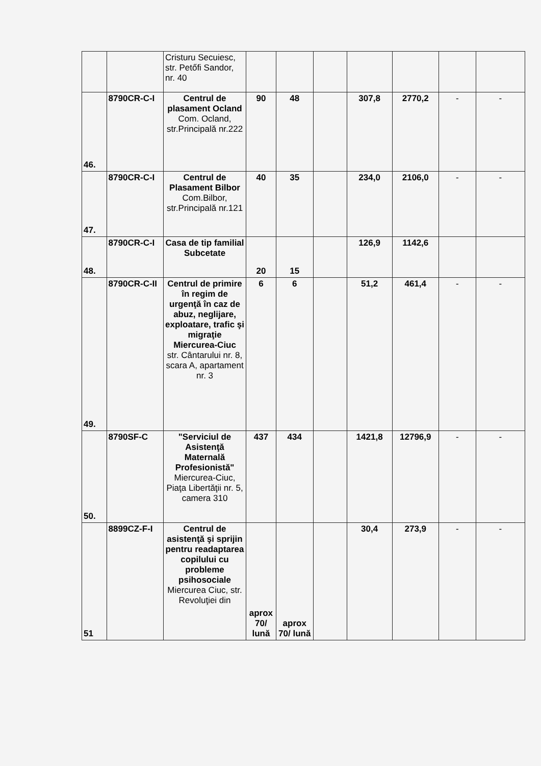| | | Cristuru Secuiesc, str. Petőfi Sandor, nr. 40 | | | | | | | |
| 46. | 8790CR-C-I | Centrul de plasament Ocland Com. Ocland, str.Principală nr.222 | 90 | 48 | | 307,8 | 2770,2 | - | - |
| 47. | 8790CR-C-I | Centrul de Plasament Bilbor Com.Bilbor, str.Principală nr.121 | 40 | 35 | | 234,0 | 2106,0 | - | - |
| 48. | 8790CR-C-I | Casa de tip familial Subcetate | 20 | 15 | | 126,9 | 1142,6 | | |
| 49. | 8790CR-C-II | Centrul de primire în regim de urgenţă în caz de abuz, neglijare, exploatare, trafic şi migraţie Miercurea-Ciuc str. Cântarului nr. 8, scara A, apartament nr. 3 | 6 | 6 | | 51,2 | 461,4 | - | - |
| 50. | 8790SF-C | "Serviciul de Asistenţă Maternală Profesionistă" Miercurea-Ciuc, Piaţa Libertăţii nr. 5, camera 310 | 437 | 434 | | 1421,8 | 12796,9 | - | - |
| 51 | 8899CZ-F-I | Centrul de asistenţă şi sprijin pentru readaptarea copilului cu probleme psihosociale Miercurea Ciuc, str. Revoluţiei din | aprox 70/ lună | aprox 70/ lună | | 30,4 | 273,9 | - | - |